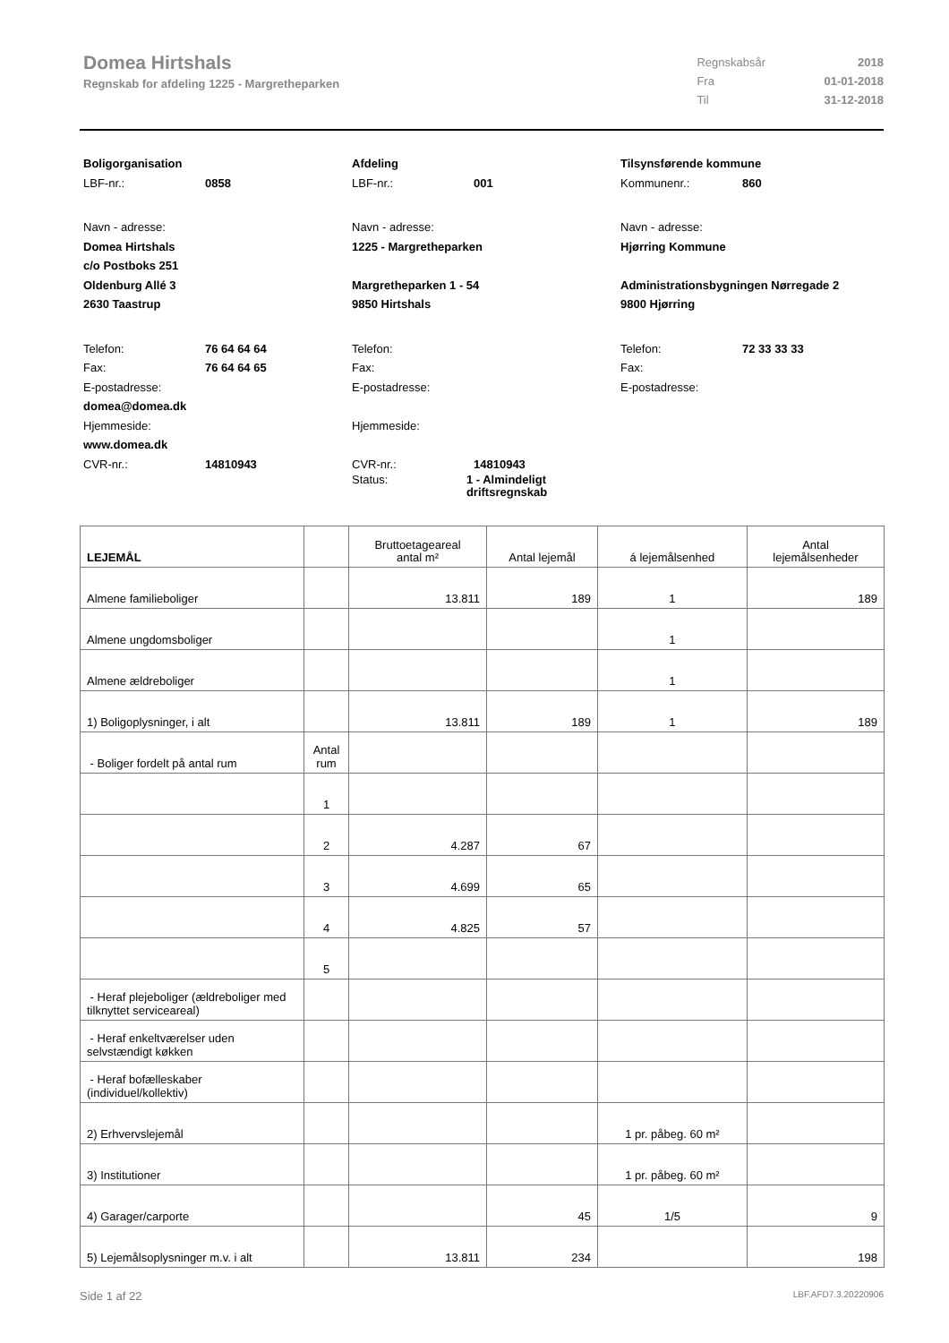Domea Hirtshals
Regnskab for afdeling 1225 - Margretheparken
| Regnskabsår | 2018 |
| Fra | 01-01-2018 |
| Til | 31-12-2018 |
Boligorganisation
LBF-nr.: 0858
Navn - adresse:
Domea Hirtshals
c/o Postboks 251
Oldenburg Allé 3
2630 Taastrup
Telefon: 76 64 64 64
Fax: 76 64 64 65
E-postadresse:
domea@domea.dk
Hjemmeside:
www.domea.dk
CVR-nr.: 14810943
Afdeling
LBF-nr.: 001
Navn - adresse:
1225 - Margretheparken
Margretheparken 1 - 54
9850 Hirtshals
Telefon:
Fax:
E-postadresse:
Hjemmeside:
CVR-nr.: 14810943
Status: 1 - Almindeligt driftsregnskab
Tilsynsførende kommune
Kommunenr.: 860
Navn - adresse:
Hjørring Kommune
Administrationsbygningen Nørregade 2
9800 Hjørring
Telefon: 72 33 33 33
Fax:
E-postadresse:
| LEJEMÅL | | Bruttoetageareal antal m² | Antal lejemål | á lejemålsenhed | Antal lejemålsenheder |
| --- | --- | --- | --- | --- | --- |
| Almene familieboliger | | 13.811 | 189 | 1 | 189 |
| Almene ungdomsboliger | | | | 1 | |
| Almene ældreboliger | | | | 1 | |
| 1) Boligoplysninger, i alt | | 13.811 | 189 | 1 | 189 |
| - Boliger fordelt på antal rum | Antal rum | | | | |
| | 1 | | | | |
| | 2 | 4.287 | 67 | | |
| | 3 | 4.699 | 65 | | |
| | 4 | 4.825 | 57 | | |
| | 5 | | | | |
| - Heraf plejeboliger (ældreboliger med tilknyttet serviceareal) | | | | | |
| - Heraf enkeltværelser uden selvstændigt køkken | | | | | |
| - Heraf bofælleskaber (individuel/kollektiv) | | | | | |
| 2) Erhvervslejemål | | | | 1 pr. påbeg. 60 m² | |
| 3) Institutioner | | | | 1 pr. påbeg. 60 m² | |
| 4) Garager/carporte | | | 45 | 1/5 | 9 |
| 5) Lejemålsoplysninger m.v. i alt | | 13.811 | 234 | | 198 |
Side 1 af 22 LBF.AFD7.3.20220906